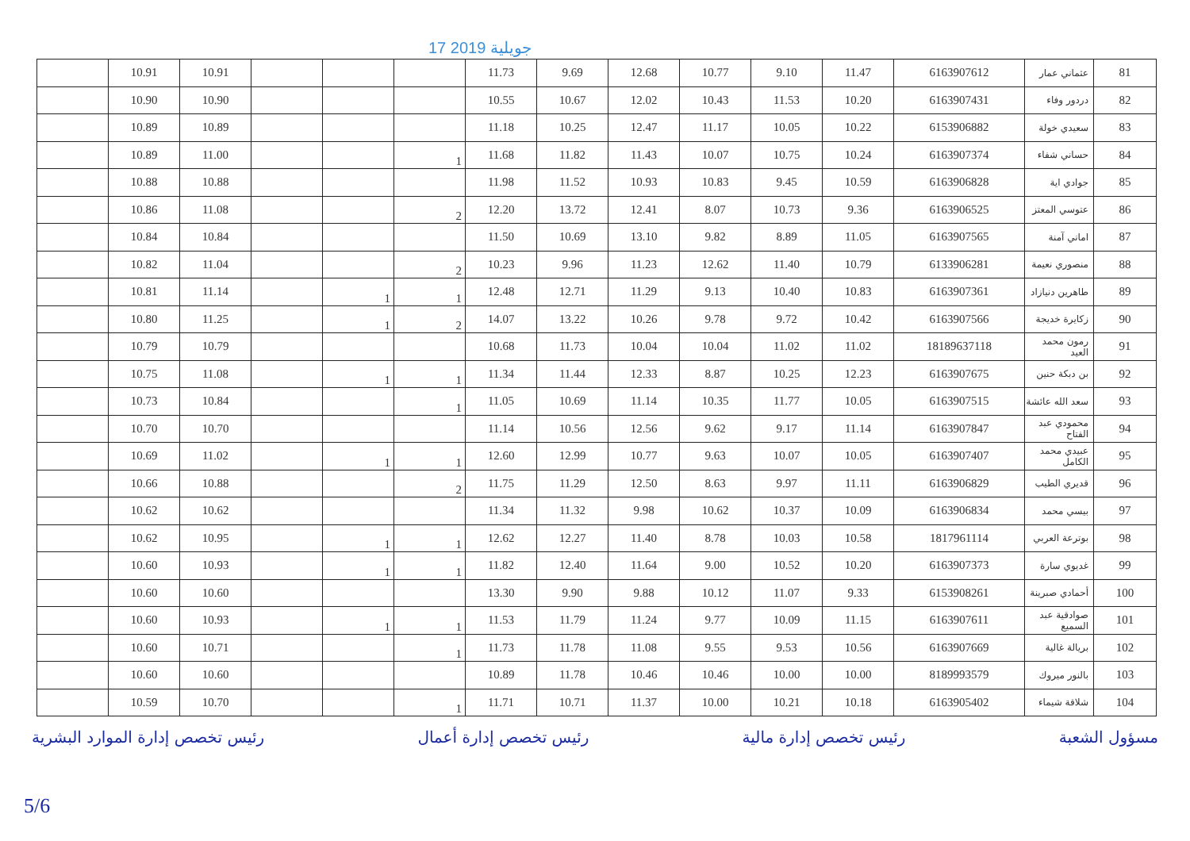17 جويلية 2019
| | 10.91 | 10.91 | | | | 11.73 | 9.69 | 12.68 | 10.77 | 9.10 | 11.47 | 6163907612 | عثماني عمار | 81 |
| | 10.90 | 10.90 | | | | 10.55 | 10.67 | 12.02 | 10.43 | 11.53 | 10.20 | 6163907431 | دردور وفاء | 82 |
| | 10.89 | 10.89 | | | | 11.18 | 10.25 | 12.47 | 11.17 | 10.05 | 10.22 | 6153906882 | سعيدي خولة | 83 |
| | 10.89 | 11.00 | | | 1 | 11.68 | 11.82 | 11.43 | 10.07 | 10.75 | 10.24 | 6163907374 | حساني شفاء | 84 |
| | 10.88 | 10.88 | | | | 11.98 | 11.52 | 10.93 | 10.83 | 9.45 | 10.59 | 6163906828 | جوادي اية | 85 |
| | 10.86 | 11.08 | | | 2 | 12.20 | 13.72 | 12.41 | 8.07 | 10.73 | 9.36 | 6163906525 | عتوسي المعتز | 86 |
| | 10.84 | 10.84 | | | | 11.50 | 10.69 | 13.10 | 9.82 | 8.89 | 11.05 | 6163907565 | اماني آمنة | 87 |
| | 10.82 | 11.04 | | | 2 | 10.23 | 9.96 | 11.23 | 12.62 | 11.40 | 10.79 | 6133906281 | منصوري نعيمة | 88 |
| | 10.81 | 11.14 | | 1 | 1 | 12.48 | 12.71 | 11.29 | 9.13 | 10.40 | 10.83 | 6163907361 | طاهرين دنيازاد | 89 |
| | 10.80 | 11.25 | | 1 | 2 | 14.07 | 13.22 | 10.26 | 9.78 | 9.72 | 10.42 | 6163907566 | زكايرة خديجة | 90 |
| | 10.79 | 10.79 | | | | 10.68 | 11.73 | 10.04 | 10.04 | 11.02 | 11.02 | 18189637118 | رمون محمد العيد | 91 |
| | 10.75 | 11.08 | | 1 | 1 | 11.34 | 11.44 | 12.33 | 8.87 | 10.25 | 12.23 | 6163907675 | بن دبكة حنين | 92 |
| | 10.73 | 10.84 | | | 1 | 11.05 | 10.69 | 11.14 | 10.35 | 11.77 | 10.05 | 6163907515 | سعد الله عائشة | 93 |
| | 10.70 | 10.70 | | | | 11.14 | 10.56 | 12.56 | 9.62 | 9.17 | 11.14 | 6163907847 | محمودي عبد الفتاح | 94 |
| | 10.69 | 11.02 | | 1 | 1 | 12.60 | 12.99 | 10.77 | 9.63 | 10.07 | 10.05 | 6163907407 | عبيدي محمد الكامل | 95 |
| | 10.66 | 10.88 | | | 2 | 11.75 | 11.29 | 12.50 | 8.63 | 9.97 | 11.11 | 6163906829 | قديري الطيب | 96 |
| | 10.62 | 10.62 | | | | 11.34 | 11.32 | 9.98 | 10.62 | 10.37 | 10.09 | 6163906834 | بيسي محمد | 97 |
| | 10.62 | 10.95 | | 1 | 1 | 12.62 | 12.27 | 11.40 | 8.78 | 10.03 | 10.58 | 1817961114 | بوترعة العربي | 98 |
| | 10.60 | 10.93 | | 1 | 1 | 11.82 | 12.40 | 11.64 | 9.00 | 10.52 | 10.20 | 6163907373 | غديوي سارة | 99 |
| | 10.60 | 10.60 | | | | 13.30 | 9.90 | 9.88 | 10.12 | 11.07 | 9.33 | 6153908261 | أحمادي صبرينة | 100 |
| | 10.60 | 10.93 | | 1 | 1 | 11.53 | 11.79 | 11.24 | 9.77 | 10.09 | 11.15 | 6163907611 | صوادقية عبد السميع | 101 |
| | 10.60 | 10.71 | | | 1 | 11.73 | 11.78 | 11.08 | 9.55 | 9.53 | 10.56 | 6163907669 | بريالة غالية | 102 |
| | 10.60 | 10.60 | | | | 10.89 | 11.78 | 10.46 | 10.46 | 10.00 | 10.00 | 8189993579 | بالنور ميروك | 103 |
| | 10.59 | 10.70 | | | 1 | 11.71 | 10.71 | 11.37 | 10.00 | 10.21 | 10.18 | 6163905402 | شلاقة شيماء | 104 |
مسؤول الشعبة رئيس تخصص إدارة مالية رئيس تخصص إدارة أعمال رئيس تخصص إدارة الموارد البشرية
5/6